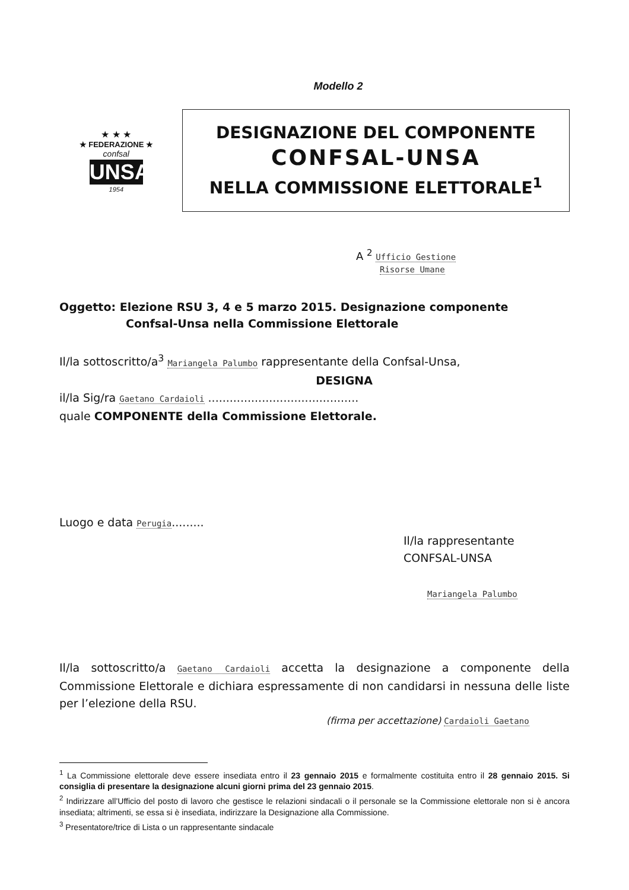Modello 2
★ ★ ★
★ FEDERAZIONE ★
confsal
UNSA
1954
DESIGNAZIONE DEL COMPONENTE
CONFSAL-UNSA
NELLA COMMISSIONE ELETTORALE<sup>1</sup>
A <sup>2</sup> Ufficio Gestione
Risorse Umane
Oggetto: Elezione RSU 3, 4 e 5 marzo 2015. Designazione componente
Confsal-Unsa nella Commissione Elettorale
Il/la sottoscritto/a<sup>3</sup> Mariangela Palumbo rappresentante della Confsal-Unsa,
DESIGNA
il/la Sig/ra Gaetano Cardaioli ..........................................
quale COMPONENTE della Commissione Elettorale.
Luogo e data Perugia.........
Il/la rappresentante CONFSAL-UNSA
Mariangela Palumbo
Il/la sottoscritto/a Gaetano Cardaioli accetta la designazione a componente della Commissione Elettorale e dichiara espressamente di non candidarsi in nessuna delle liste per l’elezione della RSU.
(firma per accettazione) Cardaioli Gaetano
<sup>1</sup> La Commissione elettorale deve essere insediata entro il 23 gennaio 2015 e formalmente costituita entro il 28 gennaio 2015. Si consiglia di presentare la designazione alcuni giorni prima del 23 gennaio 2015.
<sup>2</sup> Indirizzare all’Ufficio del posto di lavoro che gestisce le relazioni sindacali o il personale se la Commissione elettorale non si è ancora insediata; altrimenti, se essa si è insediata, indirizzare la Designazione alla Commissione.
<sup>3</sup> Presentatore/trice di Lista o un rappresentante sindacale